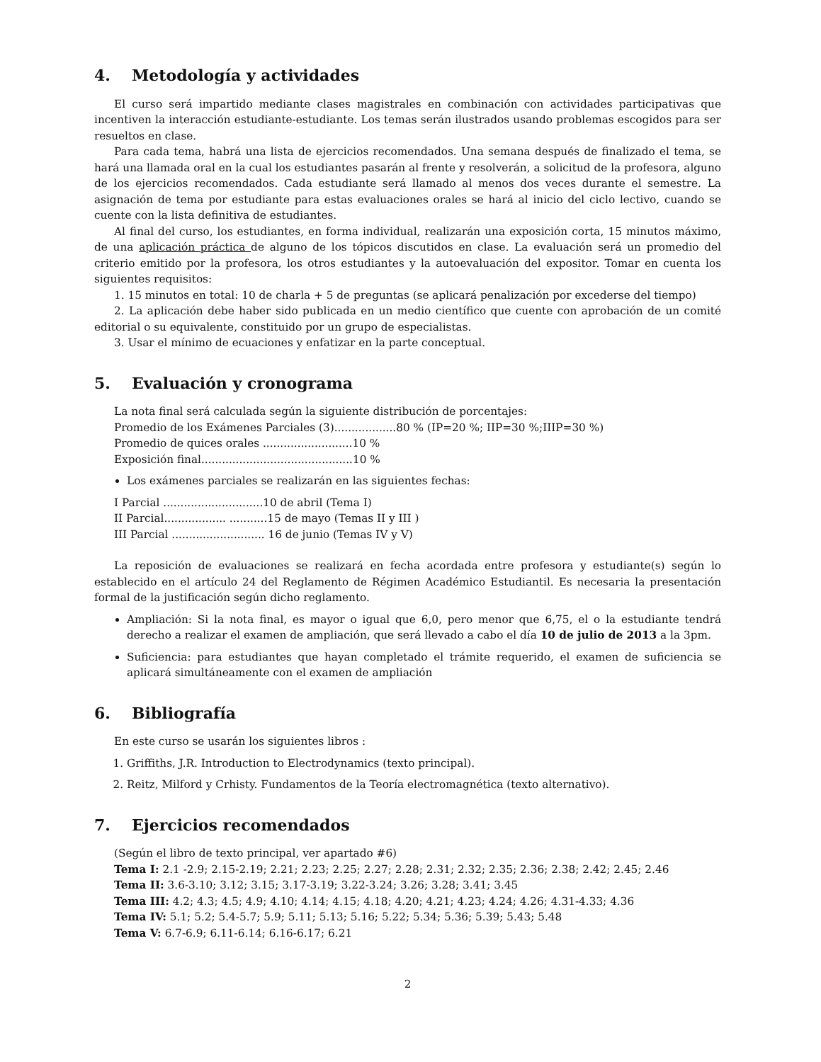4. Metodología y actividades
El curso será impartido mediante clases magistrales en combinación con actividades participativas que incentiven la interacción estudiante-estudiante. Los temas serán ilustrados usando problemas escogidos para ser resueltos en clase.
Para cada tema, habrá una lista de ejercicios recomendados. Una semana después de finalizado el tema, se hará una llamada oral en la cual los estudiantes pasarán al frente y resolverán, a solicitud de la profesora, alguno de los ejercicios recomendados. Cada estudiante será llamado al menos dos veces durante el semestre. La asignación de tema por estudiante para estas evaluaciones orales se hará al inicio del ciclo lectivo, cuando se cuente con la lista definitiva de estudiantes.
Al final del curso, los estudiantes, en forma individual, realizarán una exposición corta, 15 minutos máximo, de una aplicación práctica de alguno de los tópicos discutidos en clase. La evaluación será un promedio del criterio emitido por la profesora, los otros estudiantes y la autoevaluación del expositor. Tomar en cuenta los siguientes requisitos:
1. 15 minutos en total: 10 de charla + 5 de preguntas (se aplicará penalización por excederse del tiempo)
2. La aplicación debe haber sido publicada en un medio científico que cuente con aprobación de un comité editorial o su equivalente, constituido por un grupo de especialistas.
3. Usar el mínimo de ecuaciones y enfatizar en la parte conceptual.
5. Evaluación y cronograma
La nota final será calculada según la siguiente distribución de porcentajes:
Promedio de los Exámenes Parciales (3)..................80 % (IP=20 %; IIP=30 %;IIIP=30 %)
Promedio de quices orales ..........................10 %
Exposición final............................................10 %
Los exámenes parciales se realizarán en las siguientes fechas:
I Parcial .............................10 de abril (Tema I)
II Parcial.................. ...........15 de mayo (Temas II y III )
III Parcial ........................... 16 de junio (Temas IV y V)
La reposición de evaluaciones se realizará en fecha acordada entre profesora y estudiante(s) según lo establecido en el artículo 24 del Reglamento de Régimen Académico Estudiantil. Es necesaria la presentación formal de la justificación según dicho reglamento.
Ampliación: Si la nota final, es mayor o igual que 6,0, pero menor que 6,75, el o la estudiante tendrá derecho a realizar el examen de ampliación, que será llevado a cabo el día 10 de julio de 2013 a la 3pm.
Suficiencia: para estudiantes que hayan completado el trámite requerido, el examen de suficiencia se aplicará simultáneamente con el examen de ampliación
6. Bibliografía
En este curso se usarán los siguientes libros :
1. Griffiths, J.R. Introduction to Electrodynamics (texto principal).
2. Reitz, Milford y Crhisty. Fundamentos de la Teoría electromagnética (texto alternativo).
7. Ejercicios recomendados
(Según el libro de texto principal, ver apartado #6)
Tema I: 2.1 -2.9; 2.15-2.19; 2.21; 2.23; 2.25; 2.27; 2.28; 2.31; 2.32; 2.35; 2.36; 2.38; 2.42; 2.45; 2.46
Tema II: 3.6-3.10; 3.12; 3.15; 3.17-3.19; 3.22-3.24; 3.26; 3.28; 3.41; 3.45
Tema III: 4.2; 4.3; 4.5; 4.9; 4.10; 4.14; 4.15; 4.18; 4.20; 4.21; 4.23; 4.24; 4.26; 4.31-4.33; 4.36
Tema IV: 5.1; 5.2; 5.4-5.7; 5.9; 5.11; 5.13; 5.16; 5.22; 5.34; 5.36; 5.39; 5.43; 5.48
Tema V: 6.7-6.9; 6.11-6.14; 6.16-6.17; 6.21
2